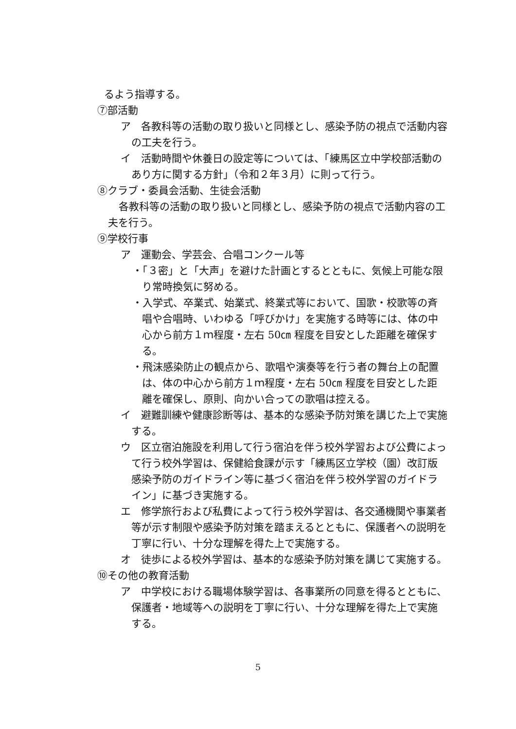るよう指導する。
⑦部活動
ア　各教科等の活動の取り扱いと同様とし、感染予防の視点で活動内容の工夫を行う。
イ　活動時間や休養日の設定等については、「練馬区立中学校部活動のあり方に関する方針」（令和２年３月）に則って行う。
⑧クラブ・委員会活動、生徒会活動
各教科等の活動の取り扱いと同様とし、感染予防の視点で活動内容の工夫を行う。
⑨学校行事
ア　運動会、学芸会、合唱コンクール等
・「３密」と「大声」を避けた計画とするとともに、気候上可能な限り常時換気に努める。
・入学式、卒業式、始業式、終業式等において、国歌・校歌等の斉唱や合唱時、いわゆる「呼びかけ」を実施する時等には、体の中心から前方１ｍ程度・左右 50㎝ 程度を目安とした距離を確保する。
・飛沫感染防止の観点から、歌唱や演奏等を行う者の舞台上の配置は、体の中心から前方１ｍ程度・左右 50㎝ 程度を目安とした距離を確保し、原則、向かい合っての歌唱は控える。
イ　避難訓練や健康診断等は、基本的な感染予防対策を講じた上で実施する。
ウ　区立宿泊施設を利用して行う宿泊を伴う校外学習および公費によって行う校外学習は、保健給食課が示す「練馬区立学校（園）改訂版感染予防のガイドライン等に基づく宿泊を伴う校外学習のガイドライン」に基づき実施する。
エ　修学旅行および私費によって行う校外学習は、各交通機関や事業者等が示す制限や感染予防対策を踏まえるとともに、保護者への説明を丁寧に行い、十分な理解を得た上で実施する。
オ　徒歩による校外学習は、基本的な感染予防対策を講じて実施する。
⑩その他の教育活動
ア　中学校における職場体験学習は、各事業所の同意を得るとともに、保護者・地域等への説明を丁寧に行い、十分な理解を得た上で実施する。
5